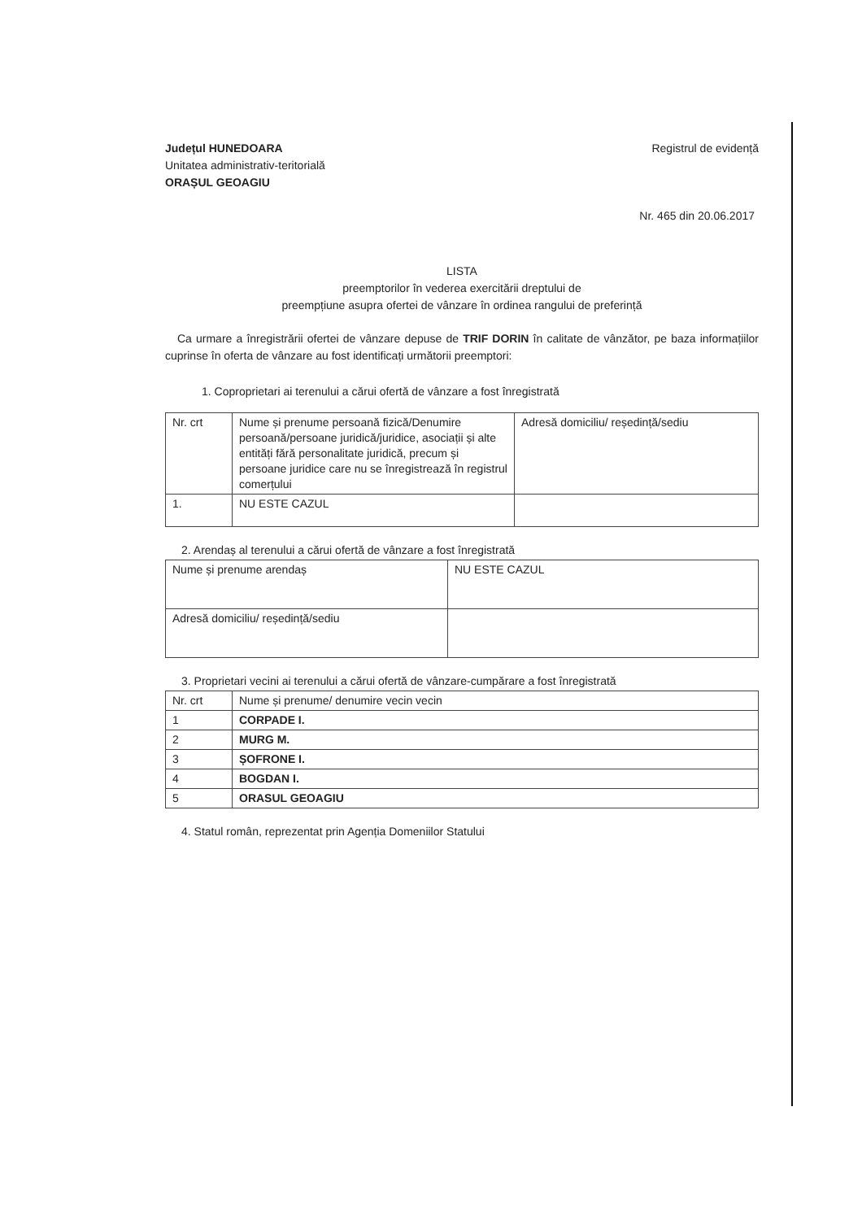Județul HUNEDOARA
Unitatea administrativ-teritorială
ORAȘUL GEOAGIU
Registrul de evidență
Nr. 465 din 20.06.2017
LISTA
preemptorilor în vederea exercitării dreptului de
preempțiune asupra ofertei de vânzare în ordinea rangului de preferință
Ca urmare a înregistrării ofertei de vânzare depuse de TRIF DORIN în calitate de vânzător, pe baza informațiilor cuprinse în oferta de vânzare au fost identificați următorii preemptori:
1. Coproprietari ai terenului a cărui ofertă de vânzare a fost înregistrată
| Nr. crt | Nume și prenume persoană fizică/Denumire persoană/persoane juridică/juridice, asociații și alte entități fără personalitate juridică, precum și persoane juridice care nu se înregistrează în registrul comerțului | Adresă domiciliu/ reședință/sediu |
| --- | --- | --- |
| 1. | NU ESTE CAZUL | |
2. Arendaș al terenului a cărui ofertă de vânzare a fost înregistrată
| Nume și prenume arendaș | NU ESTE CAZUL |
| Adresă domiciliu/ reședință/sediu | |
3. Proprietari vecini ai terenului a cărui ofertă de vânzare-cumpărare a fost înregistrată
| Nr. crt | Nume și prenume/ denumire vecin vecin |
| --- | --- |
| 1 | CORPADE I. |
| 2 | MURG M. |
| 3 | ȘOFRONE I. |
| 4 | BOGDAN I. |
| 5 | ORASUL GEOAGIU |
4. Statul român, reprezentat prin Agenția Domeniilor Statului